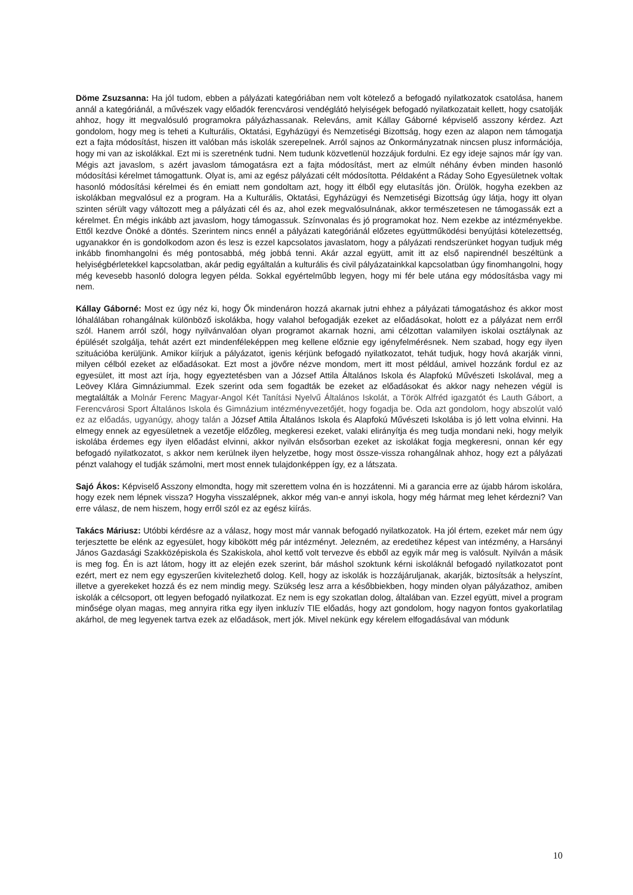Döme Zsuzsanna: Ha jól tudom, ebben a pályázati kategóriában nem volt kötelező a befogadó nyilatkozatok csatolása, hanem annál a kategóriánál, a művészek vagy előadók ferencvárosi vendéglátó helyiségek befogadó nyilatkozatait kellett, hogy csatolják ahhoz, hogy itt megvalósuló programokra pályázhassanak. Releváns, amit Kállay Gáborné képviselő asszony kérdez. Azt gondolom, hogy meg is teheti a Kulturális, Oktatási, Egyházügyi és Nemzetiségi Bizottság, hogy ezen az alapon nem támogatja ezt a fajta módosítást, hiszen itt valóban más iskolák szerepelnek. Arról sajnos az Önkormányzatnak nincsen plusz információja, hogy mi van az iskolákkal. Ezt mi is szeretnénk tudni. Nem tudunk közvetlenül hozzájuk fordulni. Ez egy ideje sajnos már így van. Mégis azt javaslom, s azért javaslom támogatásra ezt a fajta módosítást, mert az elmúlt néhány évben minden hasonló módosítási kérelmet támogattunk. Olyat is, ami az egész pályázati célt módosította. Példaként a Ráday Soho Egyesületnek voltak hasonló módosítási kérelmei és én emiatt nem gondoltam azt, hogy itt élből egy elutasítás jön. Örülök, hogyha ezekben az iskolákban megvalósul ez a program. Ha a Kulturális, Oktatási, Egyházügyi és Nemzetiségi Bizottság úgy látja, hogy itt olyan szinten sérült vagy változott meg a pályázati cél és az, ahol ezek megvalósulnának, akkor természetesen ne támogassák ezt a kérelmet. Én mégis inkább azt javaslom, hogy támogassuk. Színvonalas és jó programokat hoz. Nem ezekbe az intézményekbe. Ettől kezdve Önöké a döntés. Szerintem nincs ennél a pályázati kategóriánál előzetes együttműködési benyújtási kötelezettség, ugyanakkor én is gondolkodom azon és lesz is ezzel kapcsolatos javaslatom, hogy a pályázati rendszerünket hogyan tudjuk még inkább finomhangolni és még pontosabbá, még jobbá tenni. Akár azzal együtt, amit itt az első napirendnél beszéltünk a helyiségbérletekkel kapcsolatban, akár pedig egyáltalán a kulturális és civil pályázatainkkal kapcsolatban úgy finomhangolni, hogy még kevesebb hasonló dologra legyen példa. Sokkal egyértelműbb legyen, hogy mi fér bele utána egy módosításba vagy mi nem.
Kállay Gáborné: Most ez úgy néz ki, hogy Ők mindenáron hozzá akarnak jutni ehhez a pályázati támogatáshoz és akkor most lóhalálában rohangálnak különböző iskolákba, hogy valahol befogadják ezeket az előadásokat, holott ez a pályázat nem erről szól. Hanem arról szól, hogy nyilvánvalóan olyan programot akarnak hozni, ami célzottan valamilyen iskolai osztálynak az épülését szolgálja, tehát azért ezt mindenféleképpen meg kellene előznie egy igényfelmérésnek. Nem szabad, hogy egy ilyen szituációba kerüljünk. Amikor kiírjuk a pályázatot, igenis kérjünk befogadó nyilatkozatot, tehát tudjuk, hogy hová akarják vinni, milyen célból ezeket az előadásokat. Ezt most a jövőre nézve mondom, mert itt most például, amivel hozzánk fordul ez az egyesület, itt most azt írja, hogy egyeztetésben van a József Attila Általános Iskola és Alapfokú Művészeti Iskolával, meg a Leövey Klára Gimnáziummal. Ezek szerint oda sem fogadták be ezeket az előadásokat és akkor nagy nehezen végül is megtalálták a Molnár Ferenc Magyar-Angol Két Tanítási Nyelvű Általános Iskolát, a Török Alfréd igazgatót és Lauth Gábort, a Ferencvárosi Sport Általános Iskola és Gimnázium intézményvezetőjét, hogy fogadja be. Oda azt gondolom, hogy abszolút való ez az előadás, ugyanúgy, ahogy talán a József Attila Általános Iskola és Alapfokú Művészeti Iskolába is jó lett volna elvinni. Ha elmegy ennek az egyesületnek a vezetője előzőleg, megkeresi ezeket, valaki elirányítja és meg tudja mondani neki, hogy melyik iskolába érdemes egy ilyen előadást elvinni, akkor nyilván elsősorban ezeket az iskolákat fogja megkeresni, onnan kér egy befogadó nyilatkozatot, s akkor nem kerülnek ilyen helyzetbe, hogy most össze-vissza rohangálnak ahhoz, hogy ezt a pályázati pénzt valahogy el tudják számolni, mert most ennek tulajdonképpen így, ez a látszata.
Sajó Ákos: Képviselő Asszony elmondta, hogy mit szerettem volna én is hozzátenni. Mi a garancia erre az újabb három iskolára, hogy ezek nem lépnek vissza? Hogyha visszalépnek, akkor még van-e annyi iskola, hogy még hármat meg lehet kérdezni? Van erre válasz, de nem hiszem, hogy erről szól ez az egész kiírás.
Takács Máriusz: Utóbbi kérdésre az a válasz, hogy most már vannak befogadó nyilatkozatok. Ha jól értem, ezeket már nem úgy terjesztette be elénk az egyesület, hogy kibökött még pár intézményt. Jelezném, az eredetihez képest van intézmény, a Harsányi János Gazdasági Szakközépiskola és Szakiskola, ahol kettő volt tervezve és ebből az egyik már meg is valósult. Nyilván a másik is meg fog. Én is azt látom, hogy itt az elején ezek szerint, bár máshol szoktunk kérni iskoláknál befogadó nyilatkozatot pont ezért, mert ez nem egy egyszerűen kivitelezhető dolog. Kell, hogy az iskolák is hozzájáruljanak, akarják, biztosítsák a helyszínt, illetve a gyerekeket hozzá és ez nem mindig megy. Szükség lesz arra a későbbiekben, hogy minden olyan pályázathoz, amiben iskolák a célcsoport, ott legyen befogadó nyilatkozat. Ez nem is egy szokatlan dolog, általában van. Ezzel együtt, mivel a program minősége olyan magas, meg annyira ritka egy ilyen inkluzív TIE előadás, hogy azt gondolom, hogy nagyon fontos gyakorlatilag akárhol, de meg legyenek tartva ezek az előadások, mert jók. Mivel nekünk egy kérelem elfogadásával van módunk
10